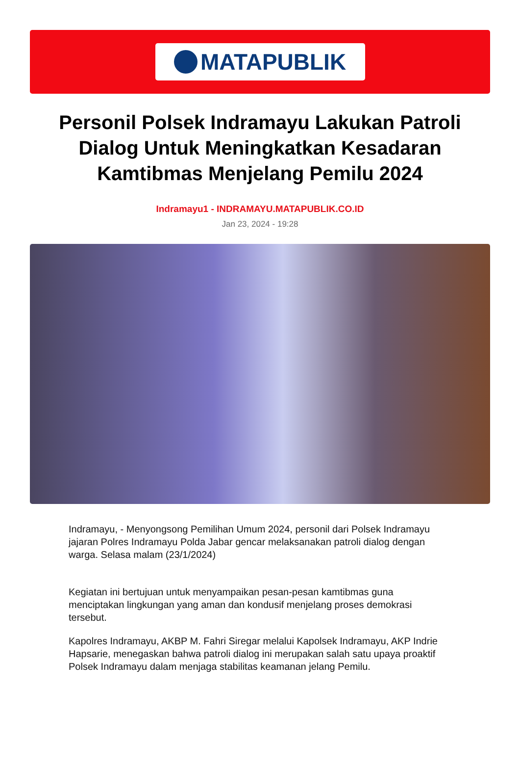MATAPUBLIK
Personil Polsek Indramayu Lakukan Patroli Dialog Untuk Meningkatkan Kesadaran Kamtibmas Menjelang Pemilu 2024
Indramayu1 - INDRAMAYU.MATAPUBLIK.CO.ID
Jan 23, 2024 - 19:28
Indramayu, - Menyongsong Pemilihan Umum 2024, personil dari Polsek Indramayu jajaran Polres Indramayu Polda Jabar gencar melaksanakan patroli dialog dengan warga. Selasa malam (23/1/2024)
Kegiatan ini bertujuan untuk menyampaikan pesan-pesan kamtibmas guna menciptakan lingkungan yang aman dan kondusif menjelang proses demokrasi tersebut.
Kapolres Indramayu, AKBP M. Fahri Siregar melalui Kapolsek Indramayu, AKP Indrie Hapsarie, menegaskan bahwa patroli dialog ini merupakan salah satu upaya proaktif Polsek Indramayu dalam menjaga stabilitas keamanan jelang Pemilu.